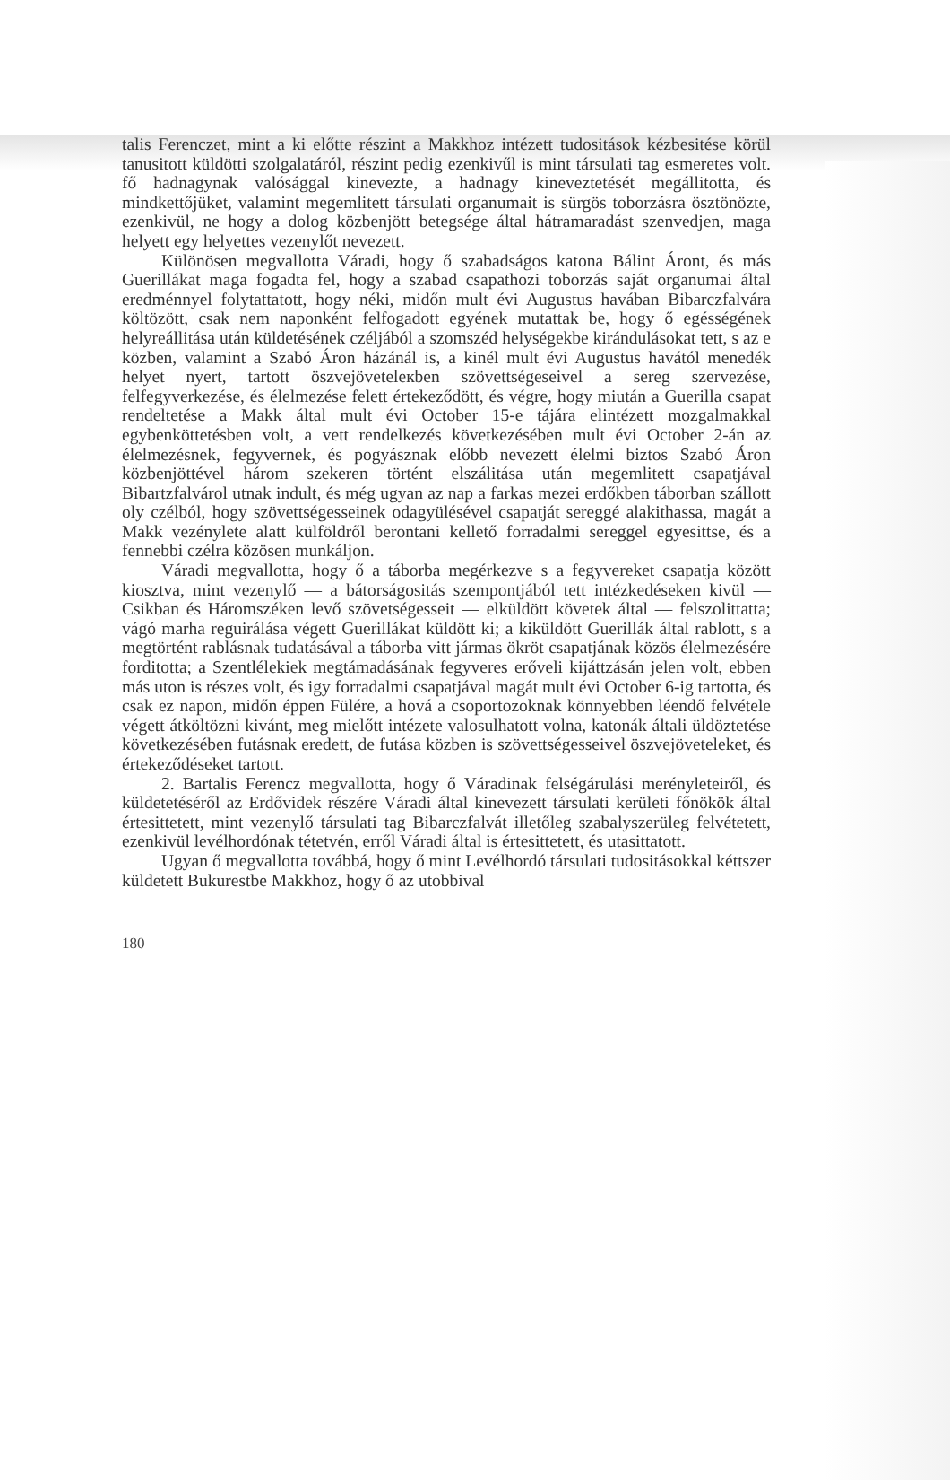talis Ferenczet, mint a ki előtte részint a Makkhoz intézett tudositások kézbesitése körül tanusitott küldötti szolgalatáról, részint pedig ezenkivűl is mint társulati tag esmeretes volt. fő hadnagynak valósággal kinevezte, a hadnagy kineveztetését megállitotta, és mindkettőjüket, valamint megemlitett társulati organumait is sürgös toborzásra ösztönözte, ezenkivül, ne hogy a dolog közbenjött betegsége által hátramaradást szenvedjen, maga helyett egy helyettes vezenylőt nevezett.
Különösen megvallotta Váradi, hogy ő szabadságos katona Bálint Áront, és más Guerillákat maga fogadta fel, hogy a szabad csapathozi toborzás saját organumai által eredménnyel folytattatott, hogy néki, midőn mult évi Augustus havában Bibarczfalvára költözött, csak nem naponként felfogadott egyének mutattak be, hogy ő egésségének helyreállitása után küldetésének czéljából a szomszéd helységekbe kirándulásokat tett, s az e közben, valamint a Szabó Áron házánál is, a kinél mult évi Augustus havától menedék helyet nyert, tartott öszvejöveteleкben szövettségeseivel a sereg szervezése, felfegyverkezése, és élelmezése felett értekeződött, és végre, hogy miután a Guerilla csapat rendeltetése a Makk által mult évi October 15-e tájára elintézett mozgalmakkal egybenköttetésben volt, a vett rendelkezés következésében mult évi October 2-án az élelmezésnek, fegyvernek, és pogyásznak előbb nevezett élelmi biztos Szabó Áron közbenjöttével három szekeren történt elszálitása után megemlitett csapatjával Bibartzfalvárol utnak indult, és még ugyan az nap a farkas mezei erdőkben táborban szállott oly czélból, hogy szövettségesseinek odagyülésével csapatját sereggé alakithassa, magát a Makk vezénylete alatt külföldről berontani kellető forradalmi sereggel egyesittse, és a fennebbi czélra közösen munkáljon.
Váradi megvallotta, hogy ő a táborba megérkezve s a fegyvereket csapatja között kiosztva, mint vezenylő — a bátorságositás szempontjából tett intézkedéseken kivül — Csikban és Háromszéken levő szövetségesseit — elküldött követek által — felszolittatta; vágó marha reguirálása végett Guerillákat küldött ki; a kiküldött Guerillák által rablott, s a megtörtént rablásnak tudatásával a táborba vitt jármas ökröt csapatjának közös élelmezésére forditotta; a Szentlélekiek megtámadásának fegyveres erőveli kijáttzásán jelen volt, ebben más uton is részes volt, és igy forradalmi csapatjával magát mult évi October 6-ig tartotta, és csak ez napon, midőn éppen Fülére, a hová a csoportozoknak könnyebben léendő felvétele végett átköltözni kivánt, meg mielőtt intézete valosulhatott volna, katonák általi üldöztetése következésében futásnak eredett, de futása közben is szövettségesseivel öszvejöveteleket, és értekeződéseket tartott.
2. Bartalis Ferencz megvallotta, hogy ő Váradinak felségárulási merényleteiről, és küldetetéséről az Erdővidek részére Váradi által kinevezett társulati kerületi főnökök által értesittetett, mint vezenylő társulati tag Bibarczfalvát illetőleg szabalyszerüleg felvétetett, ezenkivül levélhordónak tétetvén, erről Váradi által is értesittetett, és utasittatott.
Ugyan ő megvallotta továbbá, hogy ő mint Levélhordó társulati tudositásokkal kéttszer küldetett Bukurestbe Makkhoz, hogy ő az utobbival
180